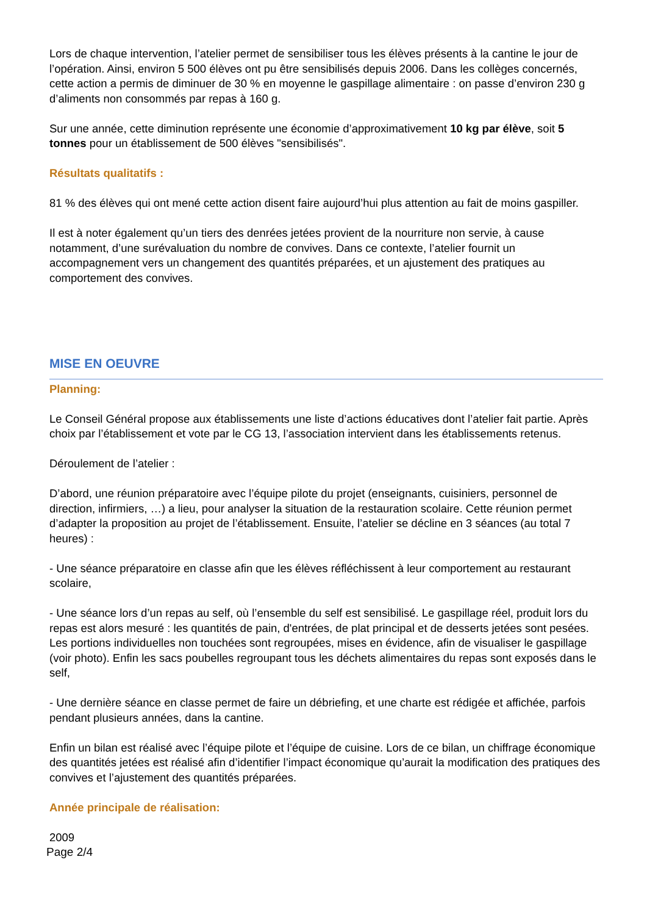Lors de chaque intervention, l’atelier permet de sensibiliser tous les élèves présents à la cantine le jour de l’opération. Ainsi, environ 5 500 élèves ont pu être sensibilisés depuis 2006. Dans les collèges concernés, cette action a permis de diminuer de 30 % en moyenne le gaspillage alimentaire : on passe d’environ 230 g d’aliments non consommés par repas à 160 g.
Sur une année, cette diminution représente une économie d’approximativement 10 kg par élève, soit 5 tonnes pour un établissement de 500 élèves "sensibilisés".
Résultats qualitatifs :
81 % des élèves qui ont mené cette action disent faire aujourd’hui plus attention au fait de moins gaspiller.
Il est à noter également qu’un tiers des denrées jetées provient de la nourriture non servie, à cause notamment, d’une surévaluation du nombre de convives. Dans ce contexte, l’atelier fournit un accompagnement vers un changement des quantités préparées, et un ajustement des pratiques au comportement des convives.
MISE EN OEUVRE
Planning:
Le Conseil Général propose aux établissements une liste d’actions éducatives dont l’atelier fait partie. Après choix par l’établissement et vote par le CG 13, l’association intervient dans les établissements retenus.
Déroulement de l’atelier :
D’abord, une réunion préparatoire avec l’équipe pilote du projet (enseignants, cuisiniers, personnel de direction, infirmiers, …) a lieu, pour analyser la situation de la restauration scolaire. Cette réunion permet d’adapter la proposition au projet de l’établissement. Ensuite, l’atelier se décline en 3 séances (au total 7 heures) :
- Une séance préparatoire en classe afin que les élèves réfléchissent à leur comportement au restaurant scolaire,
- Une séance lors d’un repas au self, où l’ensemble du self est sensibilisé. Le gaspillage réel, produit lors du repas est alors mesuré : les quantités de pain, d'entrées, de plat principal et de desserts jetées sont pesées. Les portions individuelles non touchées sont regroupées, mises en évidence, afin de visualiser le gaspillage (voir photo). Enfin les sacs poubelles regroupant tous les déchets alimentaires du repas sont exposés dans le self,
- Une dernière séance en classe permet de faire un débriefing, et une charte est rédigée et affichée, parfois pendant plusieurs années, dans la cantine.
Enfin un bilan est réalisé avec l’équipe pilote et l’équipe de cuisine. Lors de ce bilan, un chiffrage économique des quantités jetées est réalisé afin d’identifier l’impact économique qu’aurait la modification des pratiques des convives et l’ajustement des quantités préparées.
Année principale de réalisation:
2009
Page 2/4